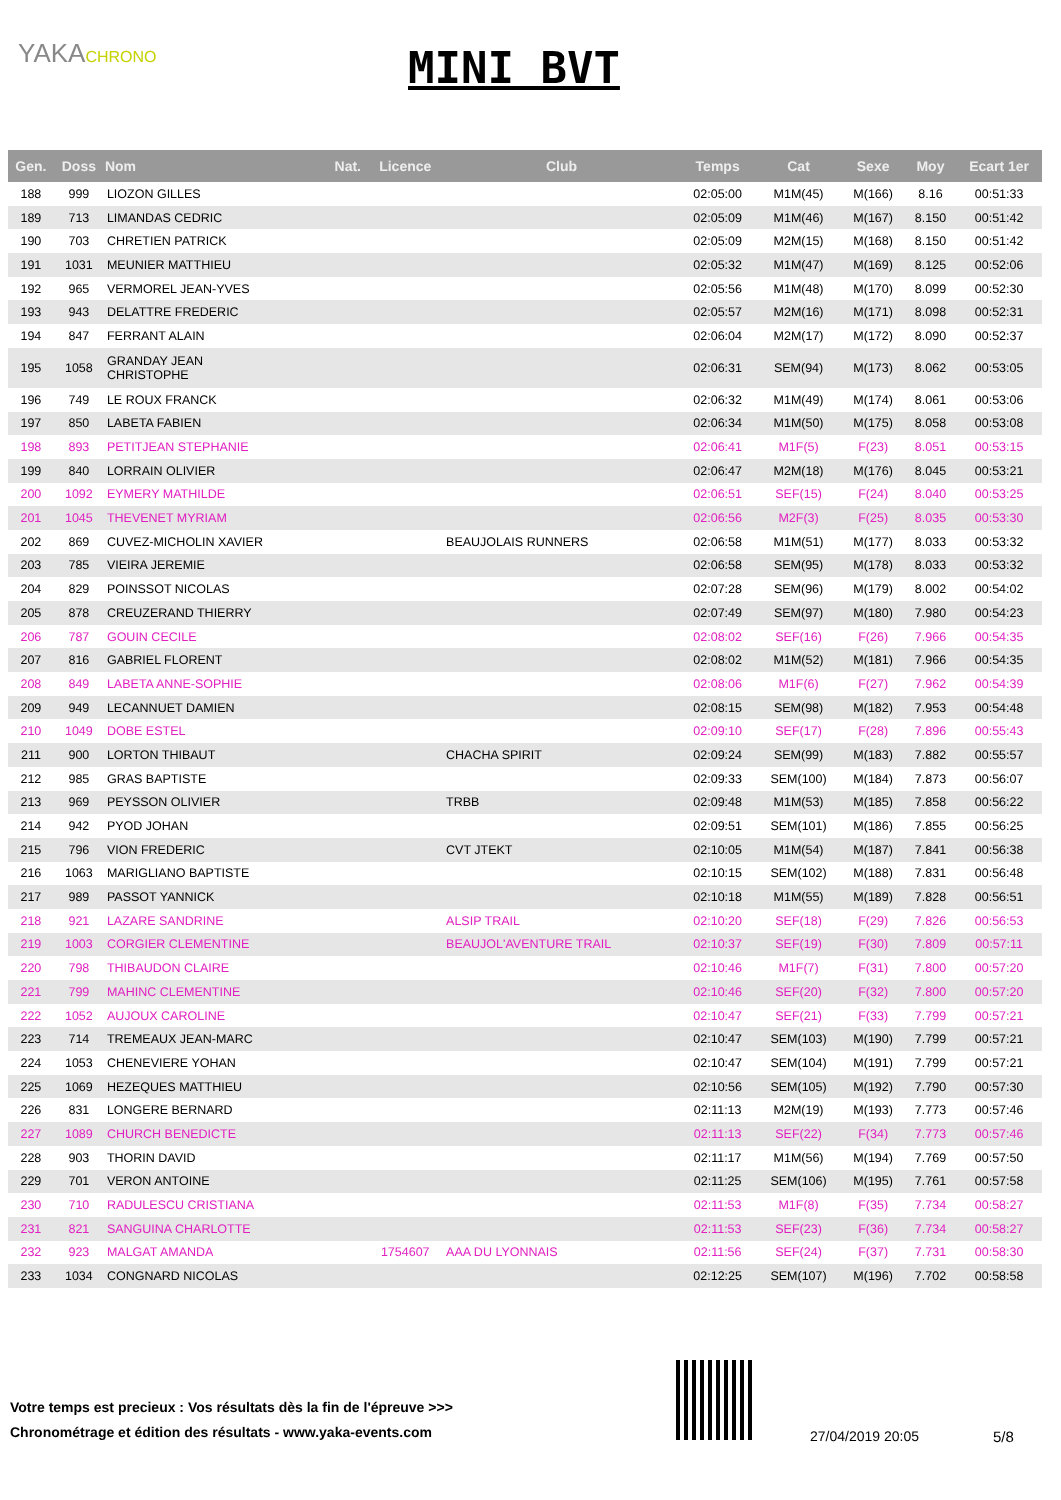YAKACHRONO
MINI BVT
| Gen. | Doss | Nom | Nat. | Licence | Club | Temps | Cat | Sexe | Moy | Ecart 1er |
| --- | --- | --- | --- | --- | --- | --- | --- | --- | --- | --- |
| 188 | 999 | LIOZON GILLES | | | | 02:05:00 | M1M(45) | M(166) | 8.16 | 00:51:33 |
| 189 | 713 | LIMANDAS CEDRIC | | | | 02:05:09 | M1M(46) | M(167) | 8.150 | 00:51:42 |
| 190 | 703 | CHRETIEN PATRICK | | | | 02:05:09 | M2M(15) | M(168) | 8.150 | 00:51:42 |
| 191 | 1031 | MEUNIER MATTHIEU | | | | 02:05:32 | M1M(47) | M(169) | 8.125 | 00:52:06 |
| 192 | 965 | VERMOREL JEAN-YVES | | | | 02:05:56 | M1M(48) | M(170) | 8.099 | 00:52:30 |
| 193 | 943 | DELATTRE FREDERIC | | | | 02:05:57 | M2M(16) | M(171) | 8.098 | 00:52:31 |
| 194 | 847 | FERRANT ALAIN | | | | 02:06:04 | M2M(17) | M(172) | 8.090 | 00:52:37 |
| 195 | 1058 | GRANDAY JEAN CHRISTOPHE | | | | 02:06:31 | SEM(94) | M(173) | 8.062 | 00:53:05 |
| 196 | 749 | LE ROUX FRANCK | | | | 02:06:32 | M1M(49) | M(174) | 8.061 | 00:53:06 |
| 197 | 850 | LABETA FABIEN | | | | 02:06:34 | M1M(50) | M(175) | 8.058 | 00:53:08 |
| 198 | 893 | PETITJEAN STEPHANIE | | | | 02:06:41 | M1F(5) | F(23) | 8.051 | 00:53:15 |
| 199 | 840 | LORRAIN OLIVIER | | | | 02:06:47 | M2M(18) | M(176) | 8.045 | 00:53:21 |
| 200 | 1092 | EYMERY MATHILDE | | | | 02:06:51 | SEF(15) | F(24) | 8.040 | 00:53:25 |
| 201 | 1045 | THEVENET MYRIAM | | | | 02:06:56 | M2F(3) | F(25) | 8.035 | 00:53:30 |
| 202 | 869 | CUVEZ-MICHOLIN XAVIER | | | BEAUJOLAIS RUNNERS | 02:06:58 | M1M(51) | M(177) | 8.033 | 00:53:32 |
| 203 | 785 | VIEIRA JEREMIE | | | | 02:06:58 | SEM(95) | M(178) | 8.033 | 00:53:32 |
| 204 | 829 | POINSSOT NICOLAS | | | | 02:07:28 | SEM(96) | M(179) | 8.002 | 00:54:02 |
| 205 | 878 | CREUZERAND THIERRY | | | | 02:07:49 | SEM(97) | M(180) | 7.980 | 00:54:23 |
| 206 | 787 | GOUIN CECILE | | | | 02:08:02 | SEF(16) | F(26) | 7.966 | 00:54:35 |
| 207 | 816 | GABRIEL FLORENT | | | | 02:08:02 | M1M(52) | M(181) | 7.966 | 00:54:35 |
| 208 | 849 | LABETA ANNE-SOPHIE | | | | 02:08:06 | M1F(6) | F(27) | 7.962 | 00:54:39 |
| 209 | 949 | LECANNUET DAMIEN | | | | 02:08:15 | SEM(98) | M(182) | 7.953 | 00:54:48 |
| 210 | 1049 | DOBE ESTEL | | | | 02:09:10 | SEF(17) | F(28) | 7.896 | 00:55:43 |
| 211 | 900 | LORTON THIBAUT | | | CHACHA SPIRIT | 02:09:24 | SEM(99) | M(183) | 7.882 | 00:55:57 |
| 212 | 985 | GRAS BAPTISTE | | | | 02:09:33 | SEM(100) | M(184) | 7.873 | 00:56:07 |
| 213 | 969 | PEYSSON OLIVIER | | | TRBB | 02:09:48 | M1M(53) | M(185) | 7.858 | 00:56:22 |
| 214 | 942 | PYOD JOHAN | | | | 02:09:51 | SEM(101) | M(186) | 7.855 | 00:56:25 |
| 215 | 796 | VION FREDERIC | | | CVT JTEKT | 02:10:05 | M1M(54) | M(187) | 7.841 | 00:56:38 |
| 216 | 1063 | MARIGLIANO BAPTISTE | | | | 02:10:15 | SEM(102) | M(188) | 7.831 | 00:56:48 |
| 217 | 989 | PASSOT YANNICK | | | | 02:10:18 | M1M(55) | M(189) | 7.828 | 00:56:51 |
| 218 | 921 | LAZARE SANDRINE | | | ALSIP TRAIL | 02:10:20 | SEF(18) | F(29) | 7.826 | 00:56:53 |
| 219 | 1003 | CORGIER CLEMENTINE | | | BEAUJOL'AVENTURE TRAIL | 02:10:37 | SEF(19) | F(30) | 7.809 | 00:57:11 |
| 220 | 798 | THIBAUDON CLAIRE | | | | 02:10:46 | M1F(7) | F(31) | 7.800 | 00:57:20 |
| 221 | 799 | MAHINC CLEMENTINE | | | | 02:10:46 | SEF(20) | F(32) | 7.800 | 00:57:20 |
| 222 | 1052 | AUJOUX CAROLINE | | | | 02:10:47 | SEF(21) | F(33) | 7.799 | 00:57:21 |
| 223 | 714 | TREMEAUX JEAN-MARC | | | | 02:10:47 | SEM(103) | M(190) | 7.799 | 00:57:21 |
| 224 | 1053 | CHENEVIERE YOHAN | | | | 02:10:47 | SEM(104) | M(191) | 7.799 | 00:57:21 |
| 225 | 1069 | HEZEQUES MATTHIEU | | | | 02:10:56 | SEM(105) | M(192) | 7.790 | 00:57:30 |
| 226 | 831 | LONGERE BERNARD | | | | 02:11:13 | M2M(19) | M(193) | 7.773 | 00:57:46 |
| 227 | 1089 | CHURCH BENEDICTE | | | | 02:11:13 | SEF(22) | F(34) | 7.773 | 00:57:46 |
| 228 | 903 | THORIN DAVID | | | | 02:11:17 | M1M(56) | M(194) | 7.769 | 00:57:50 |
| 229 | 701 | VERON ANTOINE | | | | 02:11:25 | SEM(106) | M(195) | 7.761 | 00:57:58 |
| 230 | 710 | RADULESCU CRISTIANA | | | | 02:11:53 | M1F(8) | F(35) | 7.734 | 00:58:27 |
| 231 | 821 | SANGUINA CHARLOTTE | | | | 02:11:53 | SEF(23) | F(36) | 7.734 | 00:58:27 |
| 232 | 923 | MALGAT AMANDA | | 1754607 | AAA DU LYONNAIS | 02:11:56 | SEF(24) | F(37) | 7.731 | 00:58:30 |
| 233 | 1034 | CONGNARD NICOLAS | | | | 02:12:25 | SEM(107) | M(196) | 7.702 | 00:58:58 |
Votre temps est precieux : Vos résultats dès la fin de l'épreuve >>>
Chronométrage et édition des résultats - www.yaka-events.com
27/04/2019 20:05 5/8